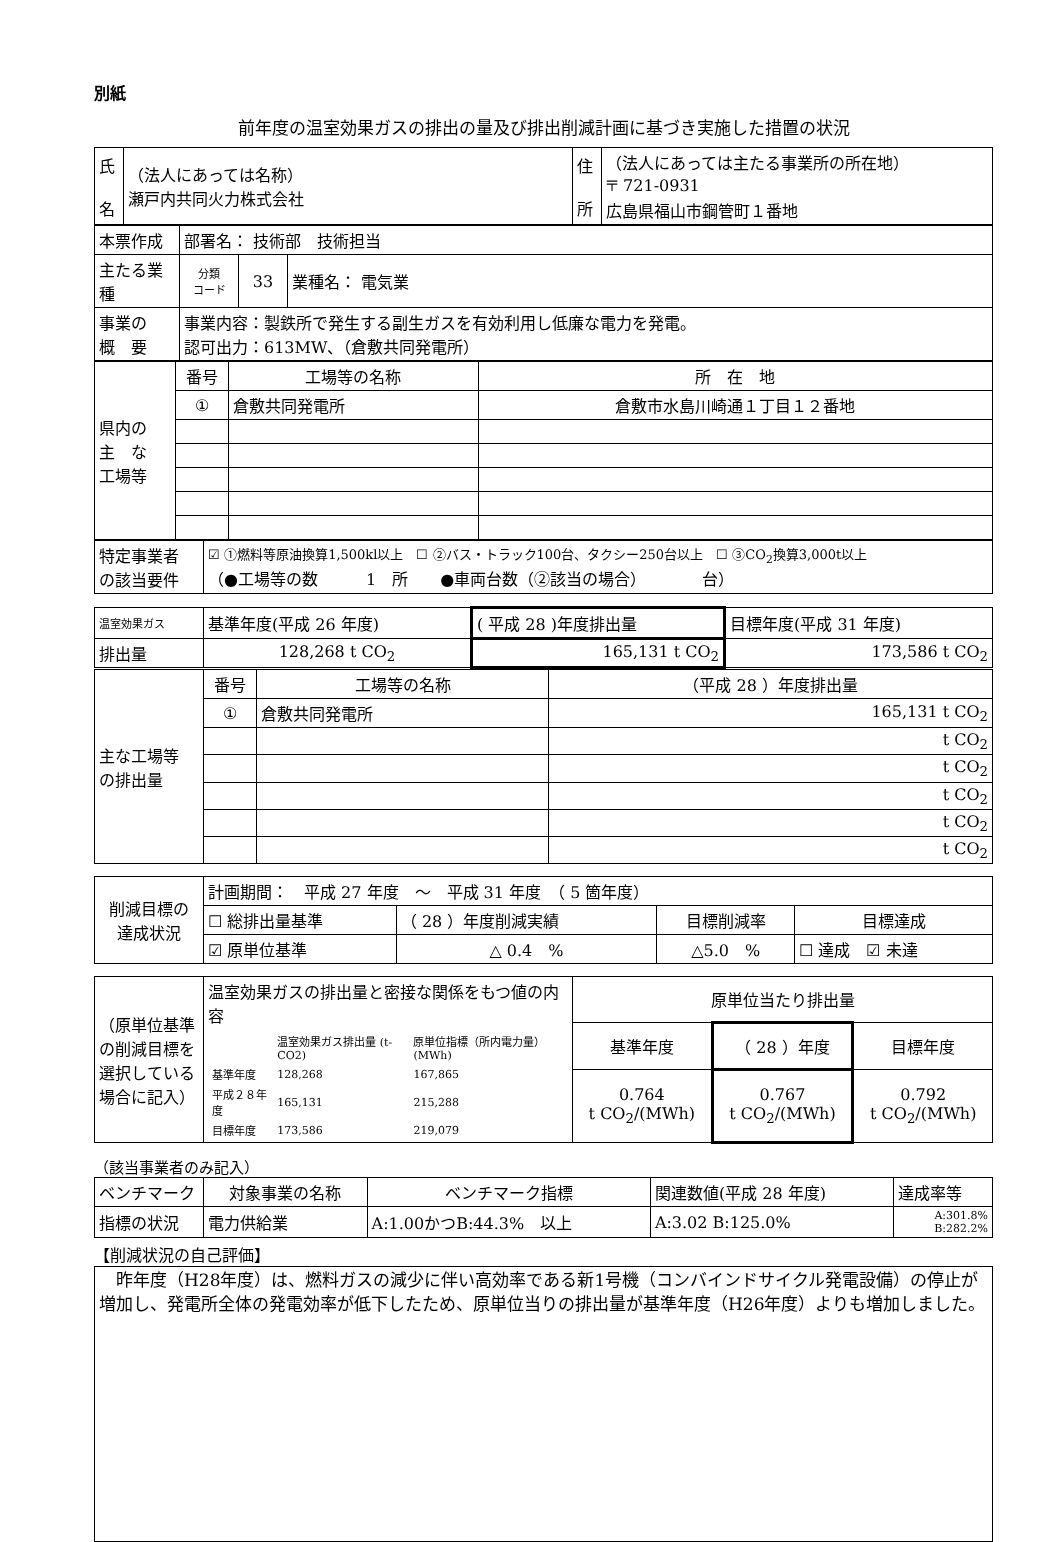別紙
前年度の温室効果ガスの排出の量及び排出削減計画に基づき実施した措置の状況
| 氏 名 | （法人にあっては名称） 瀬戸内共同火力株式会社 | 住 所 | （法人にあっては主たる事業所の所在地） 〒 721-0931 広島県福山市鋼管町１番地 |
| 本票作成 | 部署名： 技術部 技術担当 | | |
| 主たる業種 | 分類 コード | 33 | 業種名： 電気業 |
| 事業の 概 要 | 事業内容：製鉄所で発生する副生ガスを有効利用し低廉な電力を発電。 認可出力：613MW、（倉敷共同発電所） | | |
| 県内の 主 な 工場等 | 番号 | 工場等の名称 | 所 在 地 |
| | ① | 倉敷共同発電所 | 倉敷市水島川崎通１丁目１２番地 |
| 特定事業者 の該当要件 | ☑ ①燃料等原油換算1,500kl以上 ☐ ②バス・トラック100台、タクシー250台以上 ☐ ③CO<sub>2</sub>換算3,000t以上 （●工場等の数 1 所 ●車両台数（②該当の場合） 台） |
| 温室効果ガス | 基準年度(平成 26 年度) | ( 平成 28 )年度排出量 | 目標年度(平成 31 年度) |
| 排出量 | 128,268 t CO<sub>2</sub> | 165,131 t CO<sub>2</sub> | 173,586 t CO<sub>2</sub> |
| 主な工場等 の排出量 | 番号 | 工場等の名称 | （平成 28 ）年度排出量 |
| | ① | 倉敷共同発電所 | 165,131 t CO<sub>2</sub> |
| | | | t CO<sub>2</sub> |
| | | | t CO<sub>2</sub> |
| | | | t CO<sub>2</sub> |
| | | | t CO<sub>2</sub> |
| | | | t CO<sub>2</sub> |
| 削減目標の 達成状況 | 計画期間： 平成 27 年度 ～ 平成 31 年度 （ 5 箇年度） | | | |
| | ☐ 総排出量基準 | （ 28 ）年度削減実績 | 目標削減率 | 目標達成 |
| | ☑ 原単位基準 | △ 0.4 % | △5.0 % | ☐ 達成 ☑ 未達 |
| （原単位基準の削減目標を選択している場合に記入） | 温室効果ガスの排出量と密接な関係をもつ値の内容 / / 温室効果ガス排出量 (t-CO2) / 原単位指標（所内電力量）(MWh) / / 基準年度 / 128,268 / 167,865 / / 平成２８年度 / 165,131 / 215,288 / / 目標年度 / 173,586 / 219,079 / | 原単位当たり排出量 | | |
| | | 基準年度 | （ 28 ）年度 | 目標年度 |
| | | 0.764 t CO<sub>2</sub>/(MWh) | 0.767 t CO<sub>2</sub>/(MWh) | 0.792 t CO<sub>2</sub>/(MWh) |
（該当事業者のみ記入）
| ベンチマーク | 対象事業の名称 | ベンチマーク指標 | 関連数値(平成 28 年度) | 達成率等 |
| 指標の状況 | 電力供給業 | A:1.00かつB:44.3% 以上 | A:3.02 B:125.0% | A:301.8% B:282.2% |
【削減状況の自己評価】
　昨年度（H28年度）は、燃料ガスの減少に伴い高効率である新1号機（コンバインドサイクル発電設備）の停止が増加し、発電所全体の発電効率が低下したため、原単位当りの排出量が基準年度（H26年度）よりも増加しました。